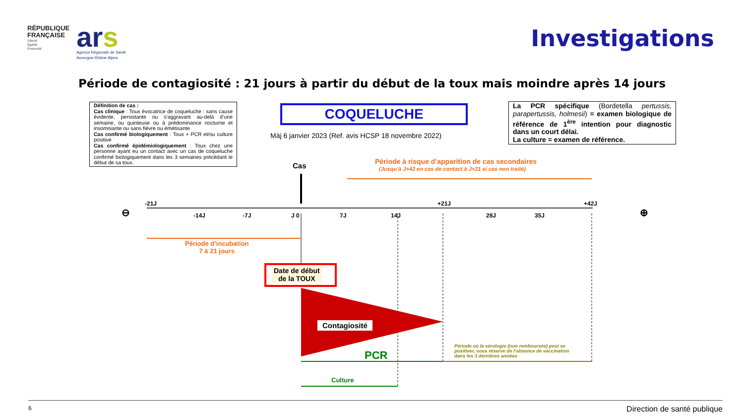RÉPUBLIQUE
FRANÇAISE
Liberté
Égalité
Fraternité
ars
Agence Régionale de Santé
Auvergne-Rhône-Alpes
Investigations
Période de contagiosité : 21 jours à partir du début de la toux mais moindre après 14 jours
Définition de cas :
Cas clinique : Toux évocatrice de coqueluche : sans cause évidente, persistante ou s’aggravant au-delà d’une semaine, ou quinteuse ou à prédominance nocturne et insomniante ou sans fièvre ou émétisante
Cas confirmé biologiquement : Toux + PCR et/ou culture positive
Cas confirmé épidémiologiquement : Toux chez une personne ayant eu un contact avec un cas de coqueluche confirmé biologiquement dans les 3 semaines précédant le début de sa toux.
COQUELUCHE
Màj 6 janvier 2023 (Ref. avis HCSP 18 novembre 2022)
La PCR spécifique (Bordetella pertussis, parapertussis, holmesii) = examen biologique de référence de 1<sup>ère</sup> intention pour diagnostic dans un court délai.
La culture = examen de référence.
Cas
Période à risque d’apparition de cas secondaires
(Jusqu’à J+42 en cas de contact à J+21 si cas non traité)
⊖
-21J
-14J -7J J 0 7J 14J
+21J
28J 35J
+42J
⊕
Période d’incubation
7 à 21 jours
Date de début
de la TOUX
Contagiosité
PCR
Période où la sérologie (non remboursée) peut se positiver, sous réserve de l’absence de vaccination dans les 3 dernières années
Culture
6 Direction de santé publique